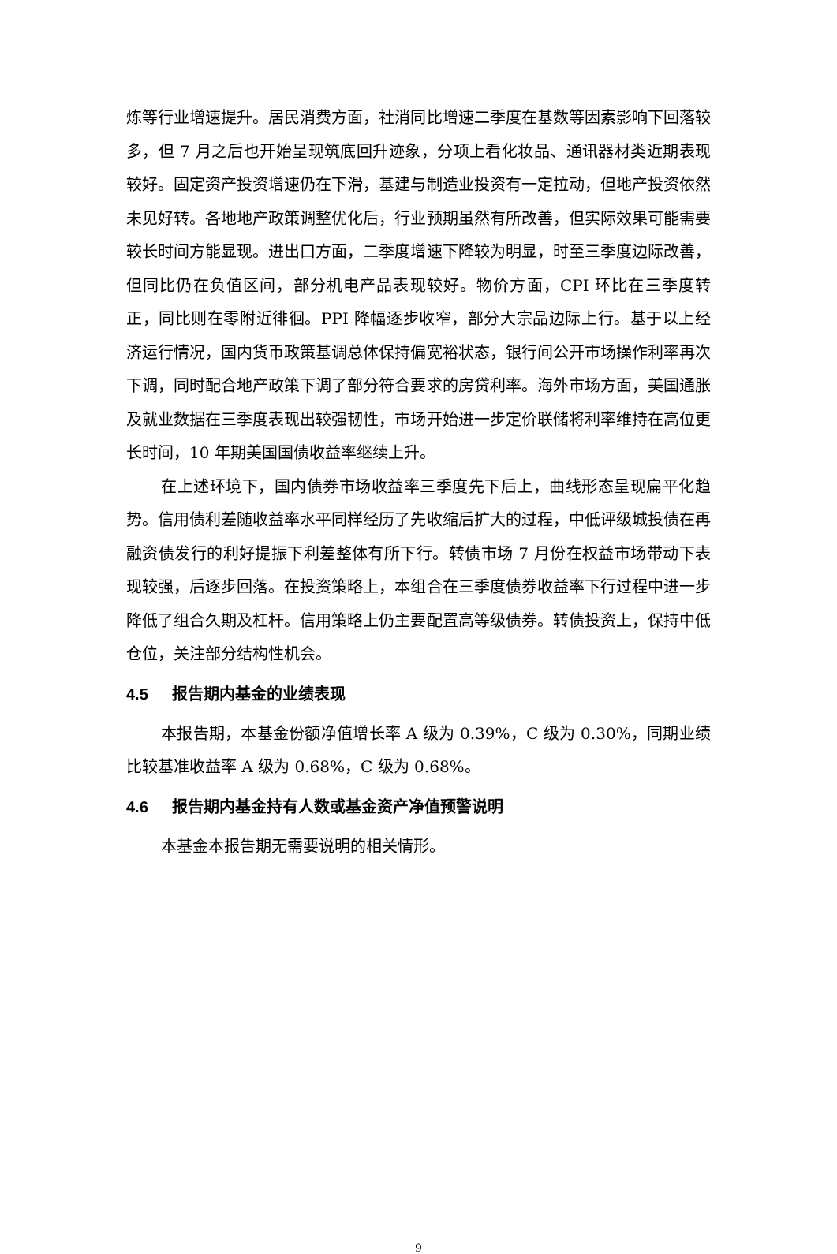炼等行业增速提升。居民消费方面，社消同比增速二季度在基数等因素影响下回落较多，但 7 月之后也开始呈现筑底回升迹象，分项上看化妆品、通讯器材类近期表现较好。固定资产投资增速仍在下滑，基建与制造业投资有一定拉动，但地产投资依然未见好转。各地地产政策调整优化后，行业预期虽然有所改善，但实际效果可能需要较长时间方能显现。进出口方面，二季度增速下降较为明显，时至三季度边际改善，但同比仍在负值区间，部分机电产品表现较好。物价方面，CPI 环比在三季度转正，同比则在零附近徘徊。PPI 降幅逐步收窄，部分大宗品边际上行。基于以上经济运行情况，国内货币政策基调总体保持偏宽裕状态，银行间公开市场操作利率再次下调，同时配合地产政策下调了部分符合要求的房贷利率。海外市场方面，美国通胀及就业数据在三季度表现出较强韧性，市场开始进一步定价联储将利率维持在高位更长时间，10 年期美国国债收益率继续上升。
在上述环境下，国内债券市场收益率三季度先下后上，曲线形态呈现扁平化趋势。信用债利差随收益率水平同样经历了先收缩后扩大的过程，中低评级城投债在再融资债发行的利好提振下利差整体有所下行。转债市场 7 月份在权益市场带动下表现较强，后逐步回落。在投资策略上，本组合在三季度债券收益率下行过程中进一步降低了组合久期及杠杆。信用策略上仍主要配置高等级债券。转债投资上，保持中低仓位，关注部分结构性机会。
4.5 报告期内基金的业绩表现
本报告期，本基金份额净值增长率 A 级为 0.39%，C 级为 0.30%，同期业绩比较基准收益率 A 级为 0.68%，C 级为 0.68%。
4.6 报告期内基金持有人数或基金资产净值预警说明
本基金本报告期无需要说明的相关情形。
9